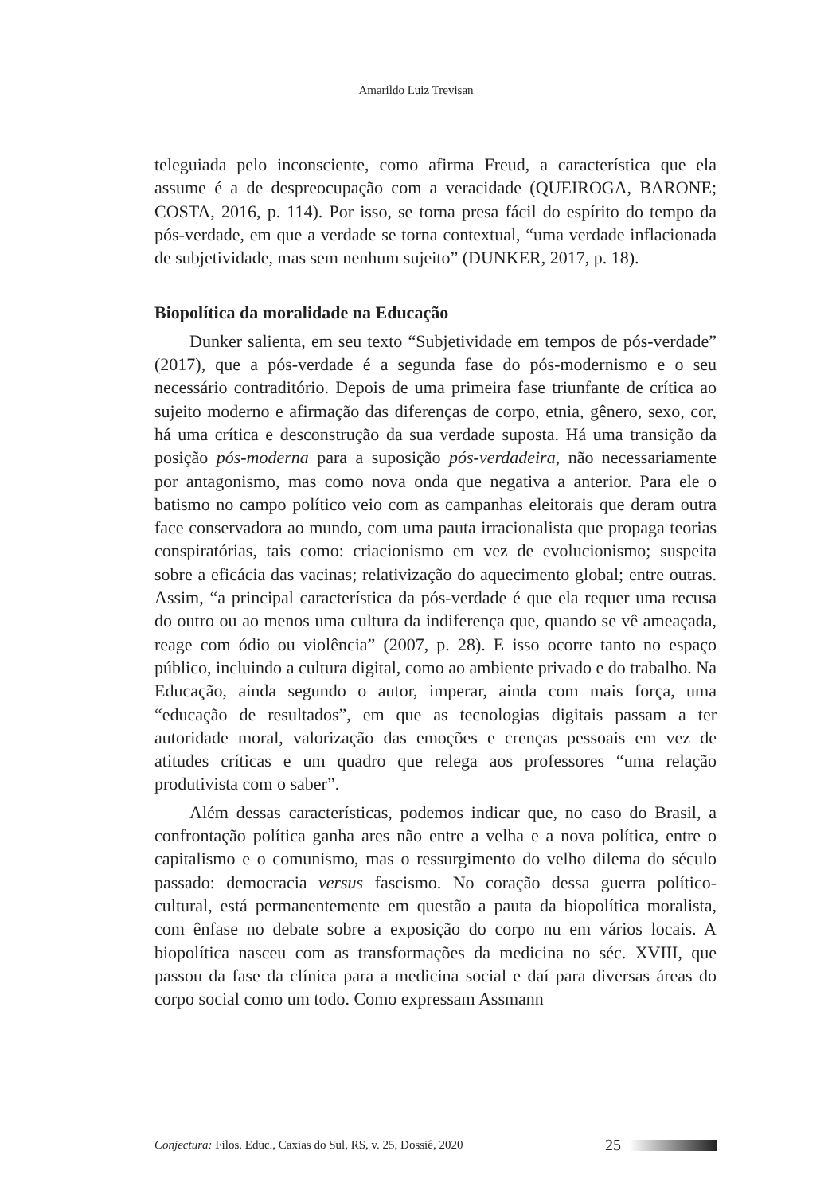Amarildo Luiz Trevisan
teleguiada pelo inconsciente, como afirma Freud, a característica que ela assume é a de despreocupação com a veracidade (QUEIROGA, BARONE; COSTA, 2016, p. 114). Por isso, se torna presa fácil do espírito do tempo da pós-verdade, em que a verdade se torna contextual, “uma verdade inflacionada de subjetividade, mas sem nenhum sujeito” (DUNKER, 2017, p. 18).
Biopolítica da moralidade na Educação
Dunker salienta, em seu texto “Subjetividade em tempos de pós-verdade” (2017), que a pós-verdade é a segunda fase do pós-modernismo e o seu necessário contraditório. Depois de uma primeira fase triunfante de crítica ao sujeito moderno e afirmação das diferenças de corpo, etnia, gênero, sexo, cor, há uma crítica e desconstrução da sua verdade suposta. Há uma transição da posição pós-moderna para a suposição pós-verdadeira, não necessariamente por antagonismo, mas como nova onda que negativa a anterior. Para ele o batismo no campo político veio com as campanhas eleitorais que deram outra face conservadora ao mundo, com uma pauta irracionalista que propaga teorias conspiratórias, tais como: criacionismo em vez de evolucionismo; suspeita sobre a eficácia das vacinas; relativização do aquecimento global; entre outras. Assim, “a principal característica da pós-verdade é que ela requer uma recusa do outro ou ao menos uma cultura da indiferença que, quando se vê ameaçada, reage com ódio ou violência” (2007, p. 28). E isso ocorre tanto no espaço público, incluindo a cultura digital, como ao ambiente privado e do trabalho. Na Educação, ainda segundo o autor, imperar, ainda com mais força, uma “educação de resultados”, em que as tecnologias digitais passam a ter autoridade moral, valorização das emoções e crenças pessoais em vez de atitudes críticas e um quadro que relega aos professores “uma relação produtivista com o saber”.
Além dessas características, podemos indicar que, no caso do Brasil, a confrontação política ganha ares não entre a velha e a nova política, entre o capitalismo e o comunismo, mas o ressurgimento do velho dilema do século passado: democracia versus fascismo. No coração dessa guerra político-cultural, está permanentemente em questão a pauta da biopolítica moralista, com ênfase no debate sobre a exposição do corpo nu em vários locais. A biopolítica nasceu com as transformações da medicina no séc. XVIII, que passou da fase da clínica para a medicina social e daí para diversas áreas do corpo social como um todo. Como expressam Assmann
Conjectura: Filos. Educ., Caxias do Sul, RS, v. 25, Dossiê, 2020 25